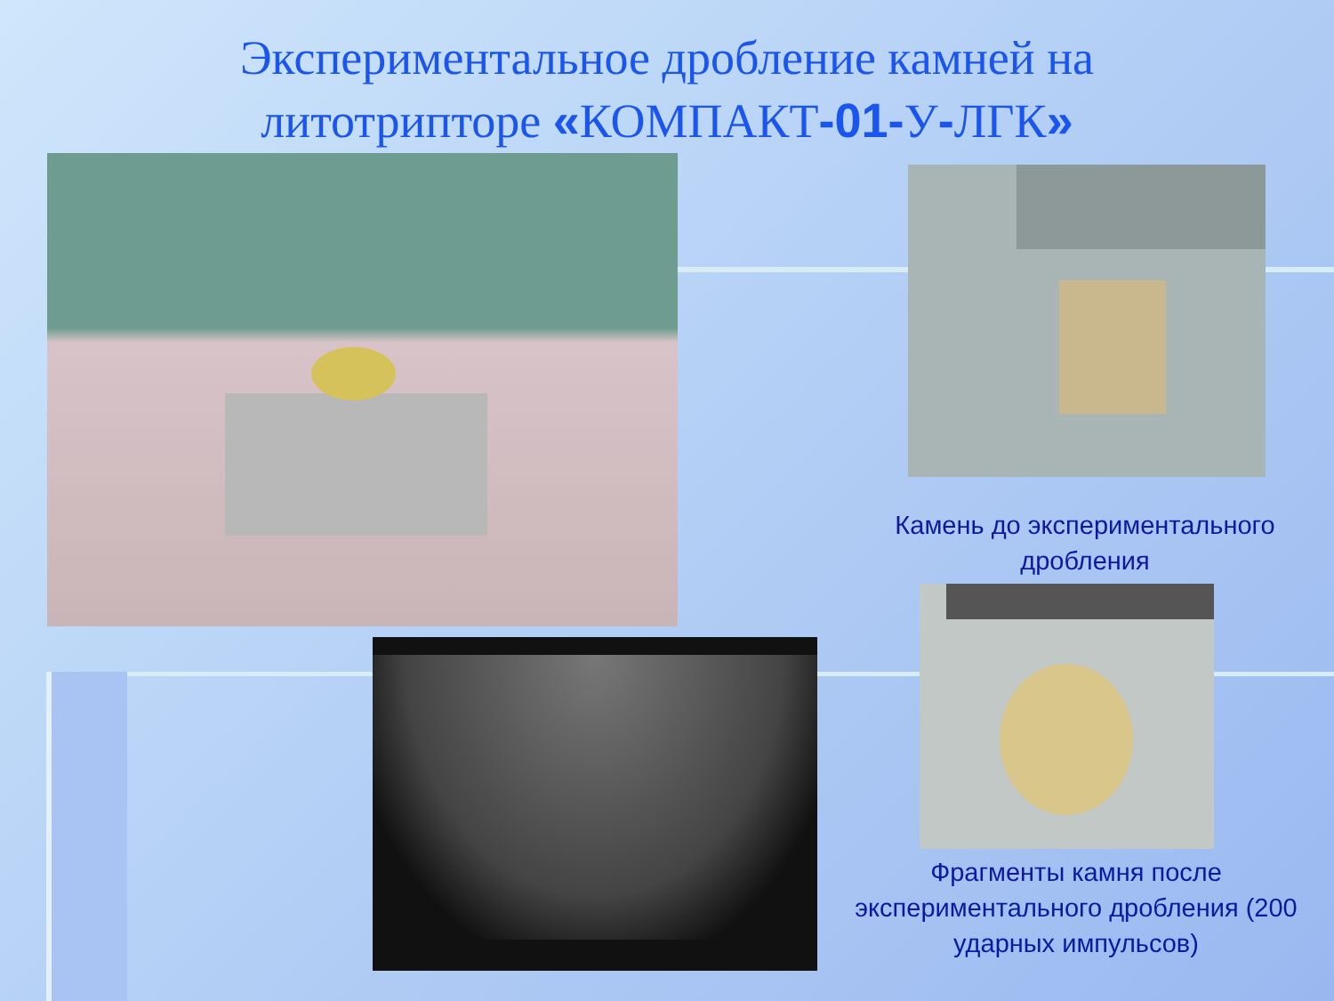Экспериментальное дробление камней на
литотрипторе «КОМПАКТ-01-У-ЛГК»
Камень до экспериментального дробления
Фрагменты камня после экспериментального дробления (200 ударных импульсов)